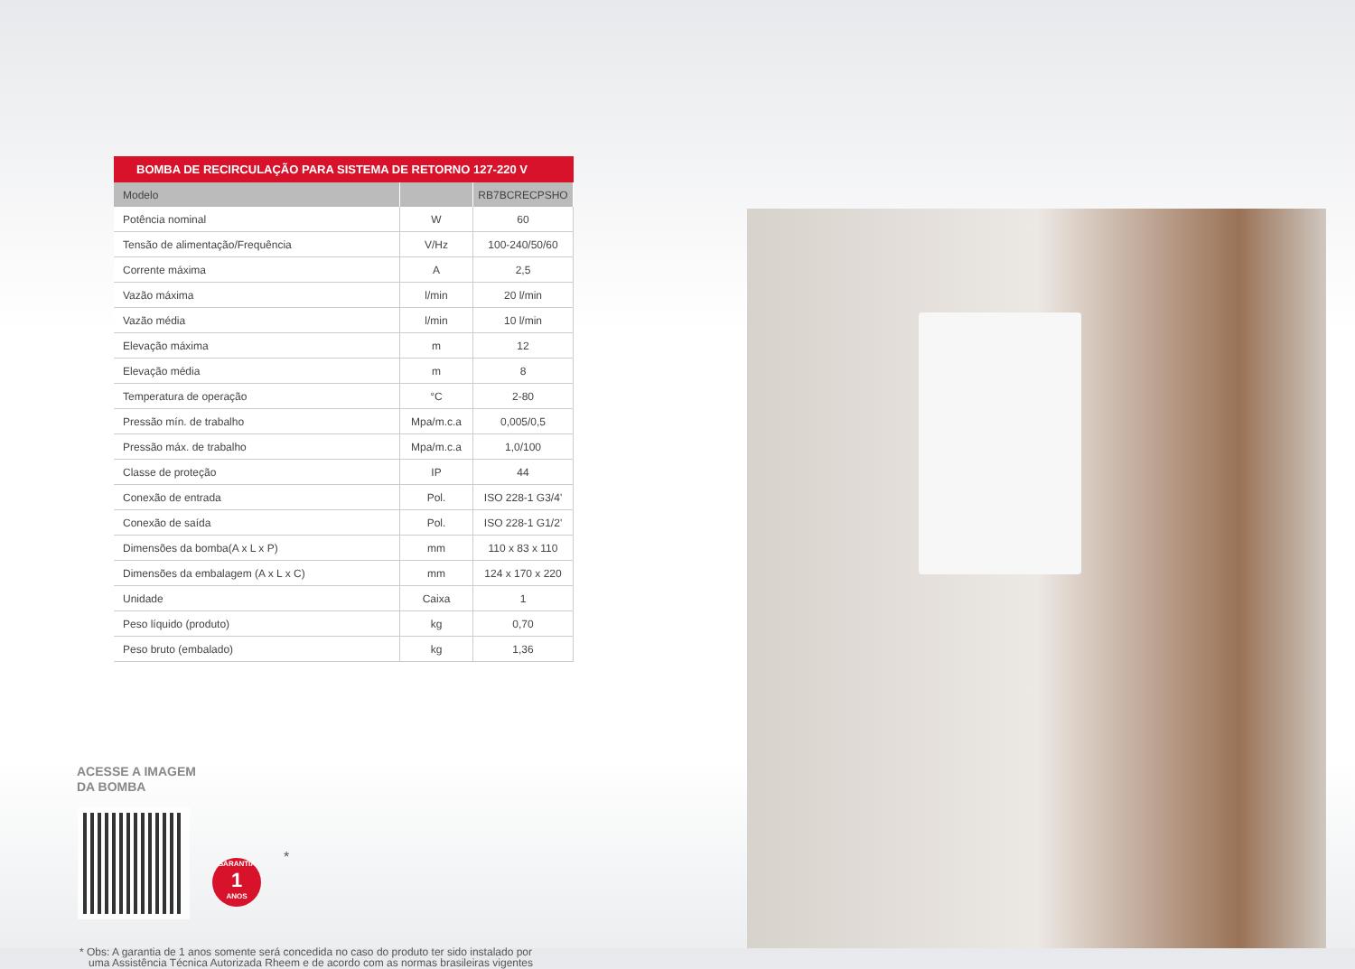BOMBA DE RECIRCULAÇÃO PARA SISTEMA DE RETORNO 127-220 V
| Modelo | | RB7BCRECPSHO |
| --- | --- | --- |
| Potência nominal | W | 60 |
| Tensão de alimentação/Frequência | V/Hz | 100-240/50/60 |
| Corrente máxima | A | 2,5 |
| Vazão máxima | l/min | 20 l/min |
| Vazão média | l/min | 10 l/min |
| Elevação máxima | m | 12 |
| Elevação média | m | 8 |
| Temperatura de operação | °C | 2-80 |
| Pressão mín. de trabalho | Mpa/m.c.a | 0,005/0,5 |
| Pressão máx. de trabalho | Mpa/m.c.a | 1,0/100 |
| Classe de proteção | IP | 44 |
| Conexão de entrada | Pol. | ISO 228-1 G3/4' |
| Conexão de saída | Pol. | ISO 228-1 G1/2' |
| Dimensões da bomba(A x L x P) | mm | 110 x 83 x 110 |
| Dimensões da embalagem (A x L x C) | mm | 124 x 170 x 220 |
| Unidade | Caixa | 1 |
| Peso líquido (produto) | kg | 0,70 |
| Peso bruto (embalado) | kg | 1,36 |
ACESSE A IMAGEM
DA BOMBA
GARANTIA
1
ANOS
*
* Obs: A garantia de 1 anos somente será concedida no caso do produto ter sido instalado por
uma Assistência Técnica Autorizada Rheem e de acordo com as normas brasileiras vigentes